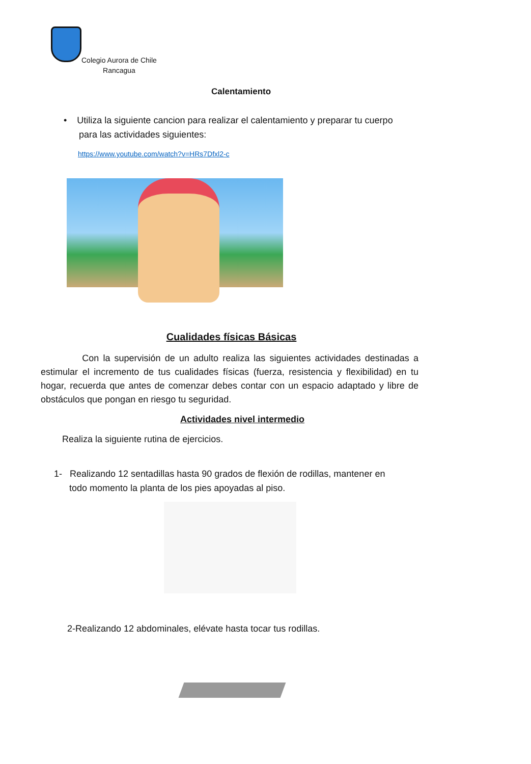Colegio Aurora de Chile
Rancagua
Calentamiento
• Utiliza la siguiente cancion para realizar el calentamiento y preparar tu cuerpo
para las actividades siguientes:
https://www.youtube.com/watch?v=HRs7Dfxl2-c
Cualidades físicas Básicas
Con la supervisión de un adulto realiza las siguientes actividades destinadas a estimular el incremento de tus cualidades físicas (fuerza, resistencia y flexibilidad) en tu hogar, recuerda que antes de comenzar debes contar con un espacio adaptado y libre de obstáculos que pongan en riesgo tu seguridad.
Actividades nivel intermedio
Realiza la siguiente rutina de ejercicios.
1- Realizando 12 sentadillas hasta 90 grados de flexión de rodillas, mantener en
todo momento la planta de los pies apoyadas al piso.
2-Realizando 12 abdominales, elévate hasta tocar tus rodillas.